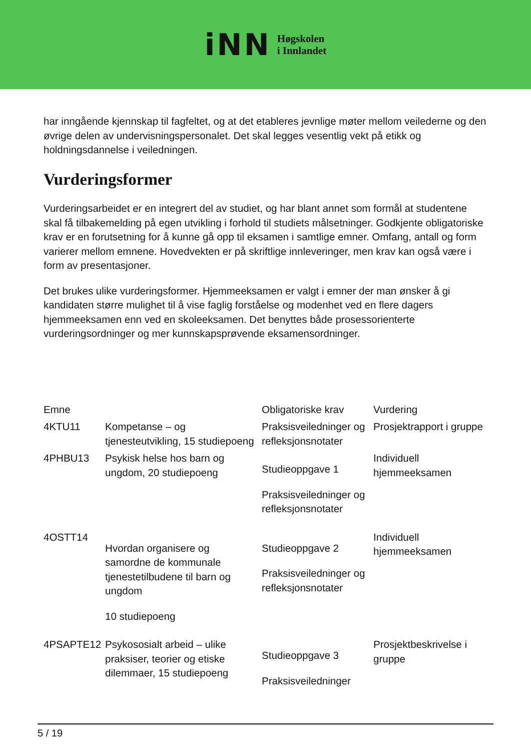iNN
Høgskolen
i Innlandet
har inngående kjennskap til fagfeltet, og at det etableres jevnlige møter mellom veilederne og den øvrige delen av undervisningspersonalet. Det skal legges vesentlig vekt på etikk og holdningsdannelse i veiledningen.
Vurderingsformer
Vurderingsarbeidet er en integrert del av studiet, og har blant annet som formål at studentene skal få tilbakemelding på egen utvikling i forhold til studiets målsetninger. Godkjente obligatoriske krav er en forutsetning for å kunne gå opp til eksamen i samtlige emner. Omfang, antall og form varierer mellom emnene. Hovedvekten er på skriftlige innleveringer, men krav kan også være i form av presentasjoner.
Det brukes ulike vurderingsformer. Hjemmeeksamen er valgt i emner der man ønsker å gi kandidaten større mulighet til å vise faglig forståelse og modenhet ved en flere dagers hjemmeeksamen enn ved en skoleeksamen. Det benyttes både prosessorienterte vurderingsordninger og mer kunnskapsprøvende eksamensordninger.
| Emne | | Obligatoriske krav | Vurdering |
| 4KTU11 | Kompetanse – og tjenesteutvikling, 15 studiepoeng | Praksisveiledninger og refleksjonsnotater | Prosjektrapport i gruppe |
| 4PHBU13 | Psykisk helse hos barn og ungdom, 20 studiepoeng | Studieoppgave 1 Praksisveiledninger og refleksjonsnotater | Individuell hjemmeeksamen |
| 4OSTT14 | Hvordan organisere og samordne de kommunale tjenestetilbudene til barn og ungdom 10 studiepoeng | Studieoppgave 2 Praksisveiledninger og refleksjonsnotater | Individuell hjemmeeksamen |
| 4PSAPTE12 | Psykososialt arbeid – ulike praksiser, teorier og etiske dilemmaer, 15 studiepoeng | Studieoppgave 3 Praksisveiledninger | Prosjektbeskrivelse i gruppe |
5 / 19